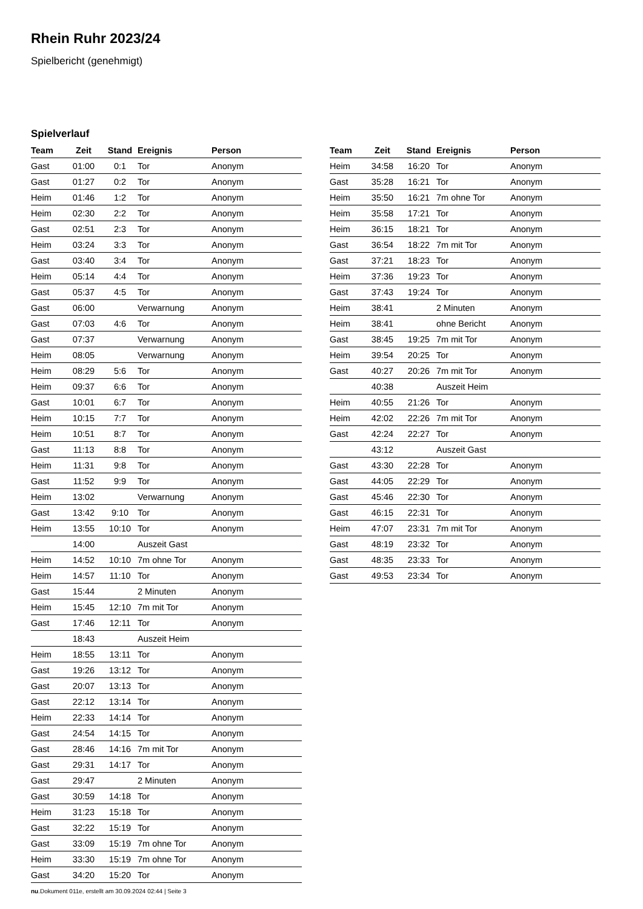Rhein Ruhr 2023/24
Spielbericht (genehmigt)
Spielverlauf
| Team | Zeit | Stand | Ereignis | Person |
| --- | --- | --- | --- | --- |
| Gast | 01:00 | 0:1 | Tor | Anonym |
| Gast | 01:27 | 0:2 | Tor | Anonym |
| Heim | 01:46 | 1:2 | Tor | Anonym |
| Heim | 02:30 | 2:2 | Tor | Anonym |
| Gast | 02:51 | 2:3 | Tor | Anonym |
| Heim | 03:24 | 3:3 | Tor | Anonym |
| Gast | 03:40 | 3:4 | Tor | Anonym |
| Heim | 05:14 | 4:4 | Tor | Anonym |
| Gast | 05:37 | 4:5 | Tor | Anonym |
| Gast | 06:00 | | Verwarnung | Anonym |
| Gast | 07:03 | 4:6 | Tor | Anonym |
| Gast | 07:37 | | Verwarnung | Anonym |
| Heim | 08:05 | | Verwarnung | Anonym |
| Heim | 08:29 | 5:6 | Tor | Anonym |
| Heim | 09:37 | 6:6 | Tor | Anonym |
| Gast | 10:01 | 6:7 | Tor | Anonym |
| Heim | 10:15 | 7:7 | Tor | Anonym |
| Heim | 10:51 | 8:7 | Tor | Anonym |
| Gast | 11:13 | 8:8 | Tor | Anonym |
| Heim | 11:31 | 9:8 | Tor | Anonym |
| Gast | 11:52 | 9:9 | Tor | Anonym |
| Heim | 13:02 | | Verwarnung | Anonym |
| Gast | 13:42 | 9:10 | Tor | Anonym |
| Heim | 13:55 | 10:10 | Tor | Anonym |
| | 14:00 | | Auszeit Gast | |
| Heim | 14:52 | 10:10 | 7m ohne Tor | Anonym |
| Heim | 14:57 | 11:10 | Tor | Anonym |
| Gast | 15:44 | | 2 Minuten | Anonym |
| Heim | 15:45 | 12:10 | 7m mit Tor | Anonym |
| Gast | 17:46 | 12:11 | Tor | Anonym |
| | 18:43 | | Auszeit Heim | |
| Heim | 18:55 | 13:11 | Tor | Anonym |
| Gast | 19:26 | 13:12 | Tor | Anonym |
| Gast | 20:07 | 13:13 | Tor | Anonym |
| Gast | 22:12 | 13:14 | Tor | Anonym |
| Heim | 22:33 | 14:14 | Tor | Anonym |
| Gast | 24:54 | 14:15 | Tor | Anonym |
| Gast | 28:46 | 14:16 | 7m mit Tor | Anonym |
| Gast | 29:31 | 14:17 | Tor | Anonym |
| Gast | 29:47 | | 2 Minuten | Anonym |
| Gast | 30:59 | 14:18 | Tor | Anonym |
| Heim | 31:23 | 15:18 | Tor | Anonym |
| Gast | 32:22 | 15:19 | Tor | Anonym |
| Gast | 33:09 | 15:19 | 7m ohne Tor | Anonym |
| Heim | 33:30 | 15:19 | 7m ohne Tor | Anonym |
| Gast | 34:20 | 15:20 | Tor | Anonym |
| Team | Zeit | Stand | Ereignis | Person |
| --- | --- | --- | --- | --- |
| Heim | 34:58 | 16:20 | Tor | Anonym |
| Gast | 35:28 | 16:21 | Tor | Anonym |
| Heim | 35:50 | 16:21 | 7m ohne Tor | Anonym |
| Heim | 35:58 | 17:21 | Tor | Anonym |
| Heim | 36:15 | 18:21 | Tor | Anonym |
| Gast | 36:54 | 18:22 | 7m mit Tor | Anonym |
| Gast | 37:21 | 18:23 | Tor | Anonym |
| Heim | 37:36 | 19:23 | Tor | Anonym |
| Gast | 37:43 | 19:24 | Tor | Anonym |
| Heim | 38:41 | | 2 Minuten | Anonym |
| Heim | 38:41 | | ohne Bericht | Anonym |
| Gast | 38:45 | 19:25 | 7m mit Tor | Anonym |
| Heim | 39:54 | 20:25 | Tor | Anonym |
| Gast | 40:27 | 20:26 | 7m mit Tor | Anonym |
| | 40:38 | | Auszeit Heim | |
| Heim | 40:55 | 21:26 | Tor | Anonym |
| Heim | 42:02 | 22:26 | 7m mit Tor | Anonym |
| Gast | 42:24 | 22:27 | Tor | Anonym |
| | 43:12 | | Auszeit Gast | |
| Gast | 43:30 | 22:28 | Tor | Anonym |
| Gast | 44:05 | 22:29 | Tor | Anonym |
| Gast | 45:46 | 22:30 | Tor | Anonym |
| Gast | 46:15 | 22:31 | Tor | Anonym |
| Heim | 47:07 | 23:31 | 7m mit Tor | Anonym |
| Gast | 48:19 | 23:32 | Tor | Anonym |
| Gast | 48:35 | 23:33 | Tor | Anonym |
| Gast | 49:53 | 23:34 | Tor | Anonym |
nu.Dokument 011e, erstellt am 30.09.2024 02:44 | Seite 3